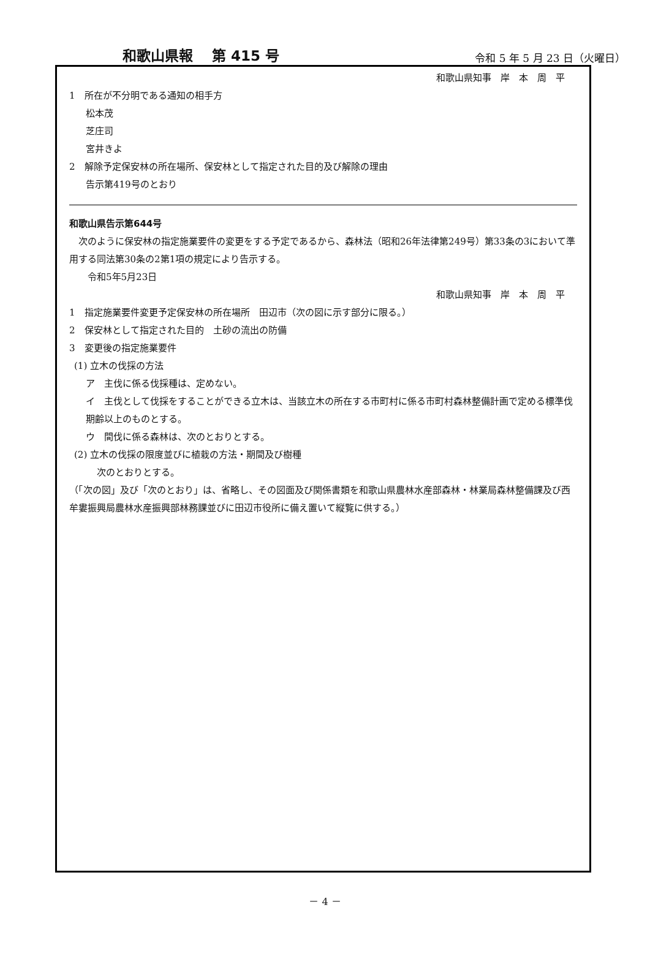和歌山県報　 第 415 号 令和 5 年 5 月 23 日（火曜日）
和歌山県知事　岸　本　周　平
1　所在が不分明である通知の相手方
松本茂
芝庄司
宮井きよ
2　解除予定保安林の所在場所、保安林として指定された目的及び解除の理由
告示第419号のとおり
和歌山県告示第644号
　次のように保安林の指定施業要件の変更をする予定であるから、森林法（昭和26年法律第249号）第33条の3において準用する同法第30条の2第1項の規定により告示する。
　　令和5年5月23日
和歌山県知事　岸　本　周　平
1　指定施業要件変更予定保安林の所在場所　田辺市（次の図に示す部分に限る。）
2　保安林として指定された目的　土砂の流出の防備
3　変更後の指定施業要件
(1) 立木の伐採の方法
ア　主伐に係る伐採種は、定めない。
イ　主伐として伐採をすることができる立木は、当該立木の所在する市町村に係る市町村森林整備計画で定める標準伐期齢以上のものとする。
ウ　間伐に係る森林は、次のとおりとする。
(2) 立木の伐採の限度並びに植栽の方法・期間及び樹種
次のとおりとする。
（「次の図」及び「次のとおり」は、省略し、その図面及び関係書類を和歌山県農林水産部森林・林業局森林整備課及び西牟婁振興局農林水産振興部林務課並びに田辺市役所に備え置いて縦覧に供する。）
－ 4 －